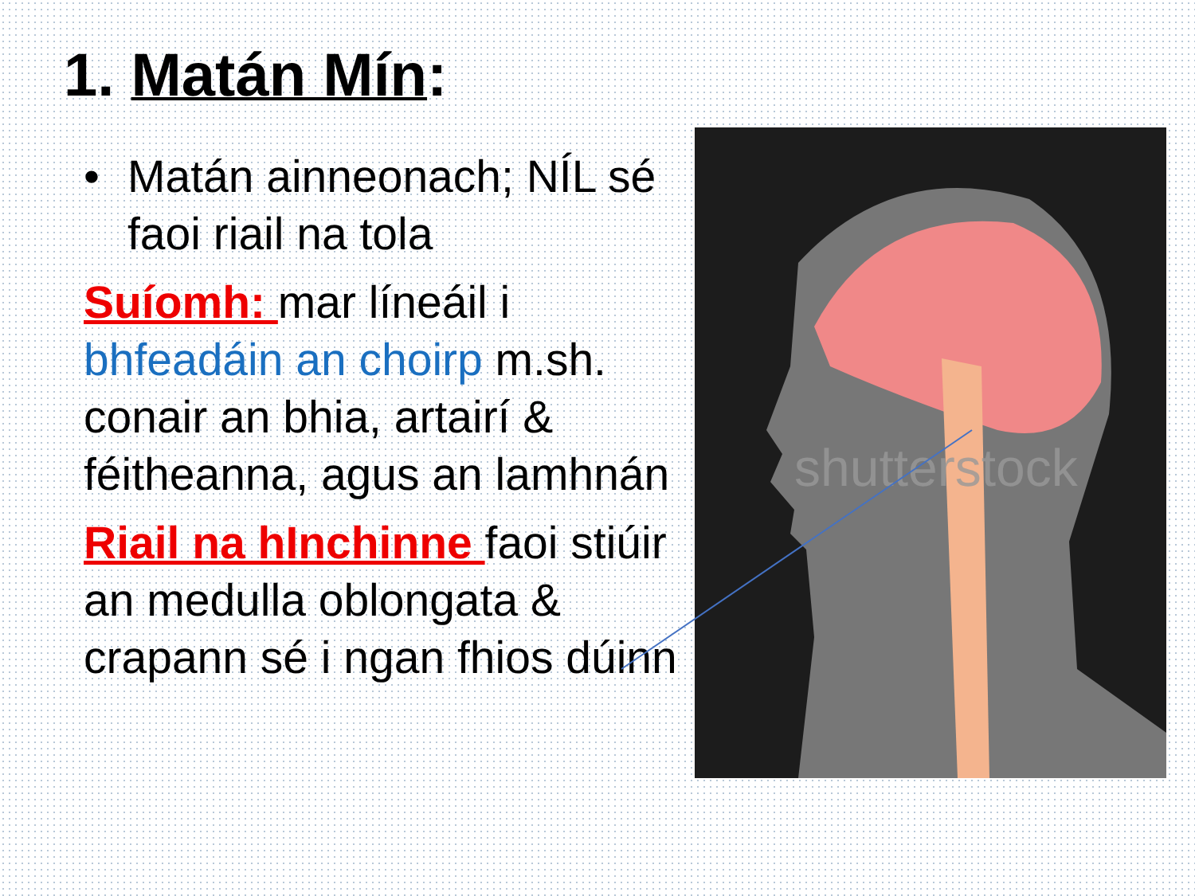1. Matán Mín:
• Matán ainneonach; NÍL sé faoi riail na tola
Suíomh: mar líneáil i bhfeadáin an choirp m.sh. conair an bhia, artairí & féitheanna, agus an lamhnán
Riail na hInchinne faoi stiúir an medulla oblongata & crapann sé i ngan fhios dúinn
shutterstock